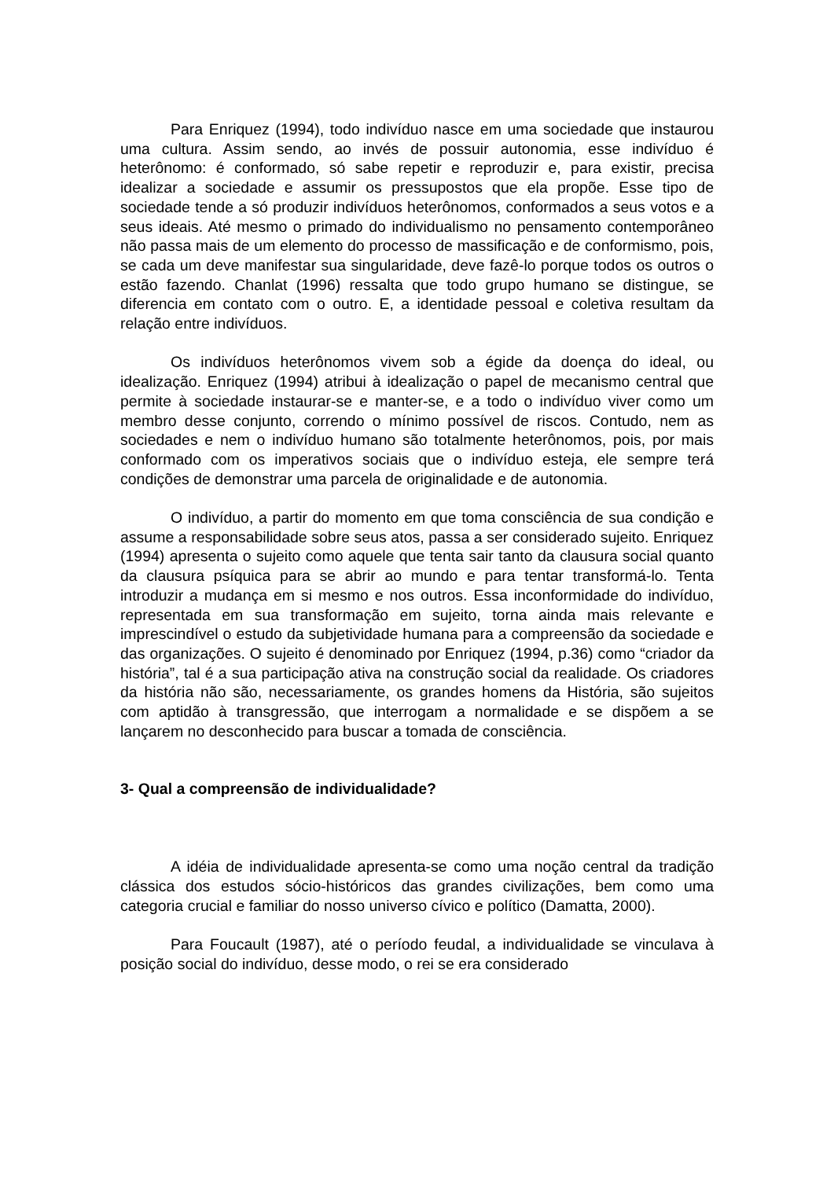Para Enriquez (1994), todo indivíduo nasce em uma sociedade que instaurou uma cultura. Assim sendo, ao invés de possuir autonomia, esse indivíduo é heterônomo: é conformado, só sabe repetir e reproduzir e, para existir, precisa idealizar a sociedade e assumir os pressupostos que ela propõe. Esse tipo de sociedade tende a só produzir indivíduos heterônomos, conformados a seus votos e a seus ideais. Até mesmo o primado do individualismo no pensamento contemporâneo não passa mais de um elemento do processo de massificação e de conformismo, pois, se cada um deve manifestar sua singularidade, deve fazê-lo porque todos os outros o estão fazendo. Chanlat (1996) ressalta que todo grupo humano se distingue, se diferencia em contato com o outro. E, a identidade pessoal e coletiva resultam da relação entre indivíduos.
Os indivíduos heterônomos vivem sob a égide da doença do ideal, ou idealização. Enriquez (1994) atribui à idealização o papel de mecanismo central que permite à sociedade instaurar-se e manter-se, e a todo o indivíduo viver como um membro desse conjunto, correndo o mínimo possível de riscos. Contudo, nem as sociedades e nem o indivíduo humano são totalmente heterônomos, pois, por mais conformado com os imperativos sociais que o indivíduo esteja, ele sempre terá condições de demonstrar uma parcela de originalidade e de autonomia.
O indivíduo, a partir do momento em que toma consciência de sua condição e assume a responsabilidade sobre seus atos, passa a ser considerado sujeito. Enriquez (1994) apresenta o sujeito como aquele que tenta sair tanto da clausura social quanto da clausura psíquica para se abrir ao mundo e para tentar transformá-lo. Tenta introduzir a mudança em si mesmo e nos outros. Essa inconformidade do indivíduo, representada em sua transformação em sujeito, torna ainda mais relevante e imprescindível o estudo da subjetividade humana para a compreensão da sociedade e das organizações. O sujeito é denominado por Enriquez (1994, p.36) como “criador da história”, tal é a sua participação ativa na construção social da realidade. Os criadores da história não são, necessariamente, os grandes homens da História, são sujeitos com aptidão à transgressão, que interrogam a normalidade e se dispõem a se lançarem no desconhecido para buscar a tomada de consciência.
3- Qual a compreensão de individualidade?
A idéia de individualidade apresenta-se como uma noção central da tradição clássica dos estudos sócio-históricos das grandes civilizações, bem como uma categoria crucial e familiar do nosso universo cívico e político (Damatta, 2000).
Para Foucault (1987), até o período feudal, a individualidade se vinculava à posição social do indivíduo, desse modo, o rei se era considerado